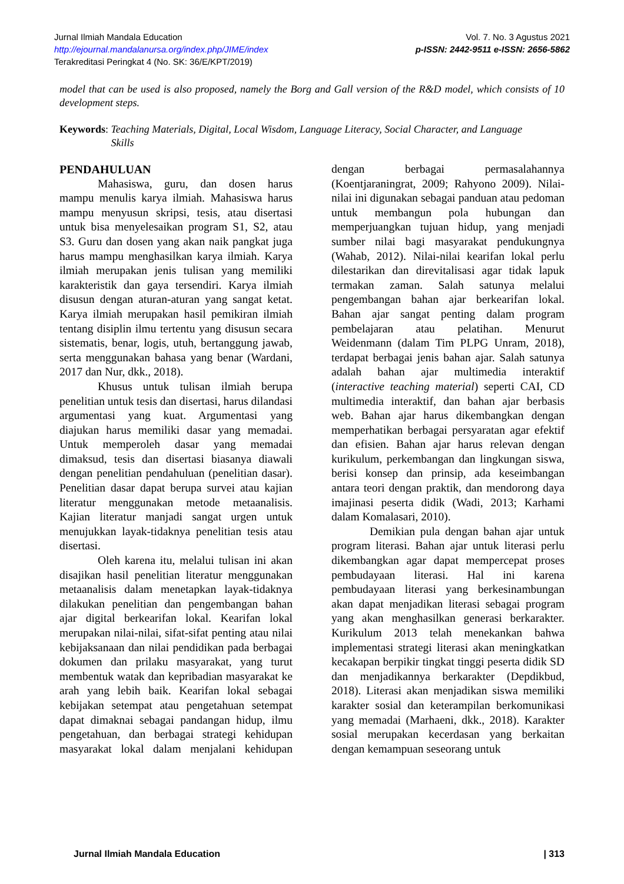Jurnal Ilmiah Mandala Education
http://ejournal.mandalanursa.org/index.php/JIME/index
Terakreditasi Peringkat 4 (No. SK: 36/E/KPT/2019)
Vol. 7. No. 3 Agustus 2021
p-ISSN: 2442-9511 e-ISSN: 2656-5862
model that can be used is also proposed, namely the Borg and Gall version of the R&D model, which consists of 10 development steps.
Keywords: Teaching Materials, Digital, Local Wisdom, Language Literacy, Social Character, and Language Skills
PENDAHULUAN
Mahasiswa, guru, dan dosen harus mampu menulis karya ilmiah. Mahasiswa harus mampu menyusun skripsi, tesis, atau disertasi untuk bisa menyelesaikan program S1, S2, atau S3. Guru dan dosen yang akan naik pangkat juga harus mampu menghasilkan karya ilmiah. Karya ilmiah merupakan jenis tulisan yang memiliki karakteristik dan gaya tersendiri. Karya ilmiah disusun dengan aturan-aturan yang sangat ketat. Karya ilmiah merupakan hasil pemikiran ilmiah tentang disiplin ilmu tertentu yang disusun secara sistematis, benar, logis, utuh, bertanggung jawab, serta menggunakan bahasa yang benar (Wardani, 2017 dan Nur, dkk., 2018).
Khusus untuk tulisan ilmiah berupa penelitian untuk tesis dan disertasi, harus dilandasi argumentasi yang kuat. Argumentasi yang diajukan harus memiliki dasar yang memadai. Untuk memperoleh dasar yang memadai dimaksud, tesis dan disertasi biasanya diawali dengan penelitian pendahuluan (penelitian dasar). Penelitian dasar dapat berupa survei atau kajian literatur menggunakan metode metaanalisis. Kajian literatur manjadi sangat urgen untuk menujukkan layak-tidaknya penelitian tesis atau disertasi.
Oleh karena itu, melalui tulisan ini akan disajikan hasil penelitian literatur menggunakan metaanalisis dalam menetapkan layak-tidaknya dilakukan penelitian dan pengembangan bahan ajar digital berkearifan lokal. Kearifan lokal merupakan nilai-nilai, sifat-sifat penting atau nilai kebijaksanaan dan nilai pendidikan pada berbagai dokumen dan prilaku masyarakat, yang turut membentuk watak dan kepribadian masyarakat ke arah yang lebih baik. Kearifan lokal sebagai kebijakan setempat atau pengetahuan setempat dapat dimaknai sebagai pandangan hidup, ilmu pengetahuan, dan berbagai strategi kehidupan masyarakat lokal dalam menjalani kehidupan dengan berbagai permasalahannya (Koentjaraningrat, 2009; Rahyono 2009). Nilai-nilai ini digunakan sebagai panduan atau pedoman untuk membangun pola hubungan dan memperjuangkan tujuan hidup, yang menjadi sumber nilai bagi masyarakat pendukungnya (Wahab, 2012). Nilai-nilai kearifan lokal perlu dilestarikan dan direvitalisasi agar tidak lapuk termakan zaman. Salah satunya melalui pengembangan bahan ajar berkearifan lokal. Bahan ajar sangat penting dalam program pembelajaran atau pelatihan. Menurut Weidenmann (dalam Tim PLPG Unram, 2018), terdapat berbagai jenis bahan ajar. Salah satunya adalah bahan ajar multimedia interaktif (interactive teaching material) seperti CAI, CD multimedia interaktif, dan bahan ajar berbasis web. Bahan ajar harus dikembangkan dengan memperhatikan berbagai persyaratan agar efektif dan efisien. Bahan ajar harus relevan dengan kurikulum, perkembangan dan lingkungan siswa, berisi konsep dan prinsip, ada keseimbangan antara teori dengan praktik, dan mendorong daya imajinasi peserta didik (Wadi, 2013; Karhami dalam Komalasari, 2010).
Demikian pula dengan bahan ajar untuk program literasi. Bahan ajar untuk literasi perlu dikembangkan agar dapat mempercepat proses pembudayaan literasi. Hal ini karena pembudayaan literasi yang berkesinambungan akan dapat menjadikan literasi sebagai program yang akan menghasilkan generasi berkarakter. Kurikulum 2013 telah menekankan bahwa implementasi strategi literasi akan meningkatkan kecakapan berpikir tingkat tinggi peserta didik SD dan menjadikannya berkarakter (Depdikbud, 2018). Literasi akan menjadikan siswa memiliki karakter sosial dan keterampilan berkomunikasi yang memadai (Marhaeni, dkk., 2018). Karakter sosial merupakan kecerdasan yang berkaitan dengan kemampuan seseorang untuk
Jurnal Ilmiah Mandala Education | 313